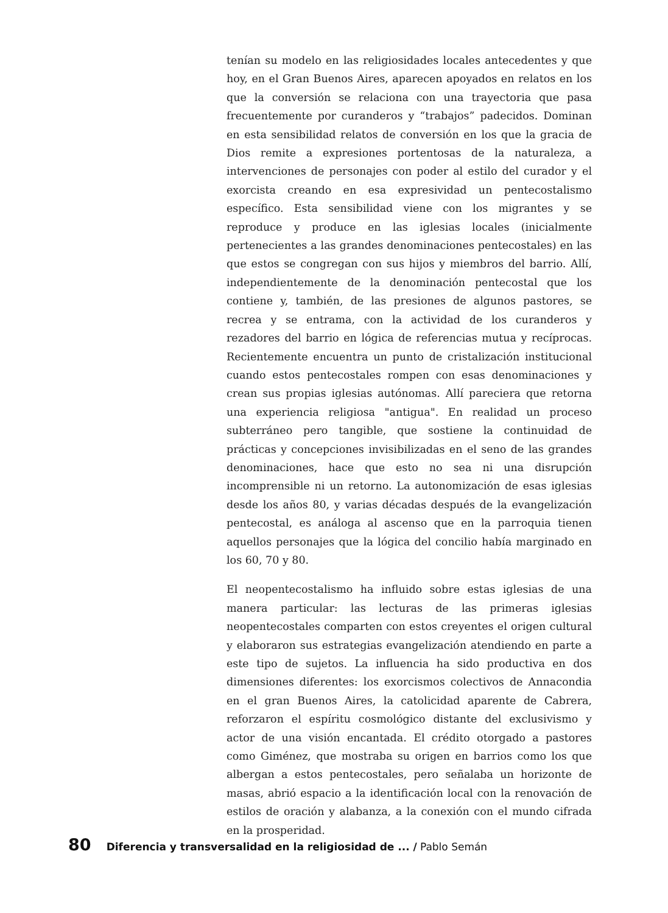tenían su modelo en las religiosidades locales antecedentes y que hoy, en el Gran Buenos Aires, aparecen apoyados en relatos en los que la conversión se relaciona con una trayectoria que pasa frecuentemente por curanderos y “trabajos” padecidos. Dominan en esta sensibilidad relatos de conversión en los que la gracia de Dios remite a expresiones portentosas de la naturaleza, a intervenciones de personajes con poder al estilo del curador y el exorcista creando en esa expresividad un pentecostalismo específico. Esta sensibilidad viene con los migrantes y se reproduce y produce en las iglesias locales (inicialmente pertenecientes a las grandes denominaciones pentecostales) en las que estos se congregan con sus hijos y miembros del barrio. Allí, independientemente de la denominación pentecostal que los contiene y, también, de las presiones de algunos pastores, se recrea y se entrama, con la actividad de los curanderos y rezadores del barrio en lógica de referencias mutua y recíprocas. Recientemente encuentra un punto de cristalización institucional cuando estos pentecostales rompen con esas denominaciones y crean sus propias iglesias autónomas. Allí pareciera que retorna una experiencia religiosa "antigua". En realidad un proceso subterráneo pero tangible, que sostiene la continuidad de prácticas y concepciones invisibilizadas en el seno de las grandes denominaciones, hace que esto no sea ni una disrupción incomprensible ni un retorno. La autonomización de esas iglesias desde los años 80, y varias décadas después de la evangelización pentecostal, es análoga al ascenso que en la parroquia tienen aquellos personajes que la lógica del concilio había marginado en los 60, 70 y 80.
El neopentecostalismo ha influido sobre estas iglesias de una manera particular: las lecturas de las primeras iglesias neopentecostales comparten con estos creyentes el origen cultural y elaboraron sus estrategias evangelización atendiendo en parte a este tipo de sujetos. La influencia ha sido productiva en dos dimensiones diferentes: los exorcismos colectivos de Annacondia en el gran Buenos Aires, la catolicidad aparente de Cabrera, reforzaron el espíritu cosmológico distante del exclusivismo y actor de una visión encantada. El crédito otorgado a pastores como Giménez, que mostraba su origen en barrios como los que albergan a estos pentecostales, pero señalaba un horizonte de masas, abrió espacio a la identificación local con la renovación de estilos de oración y alabanza, a la conexión con el mundo cifrada en la prosperidad.
80 Diferencia y transversalidad en la religiosidad de ... / Pablo Semán